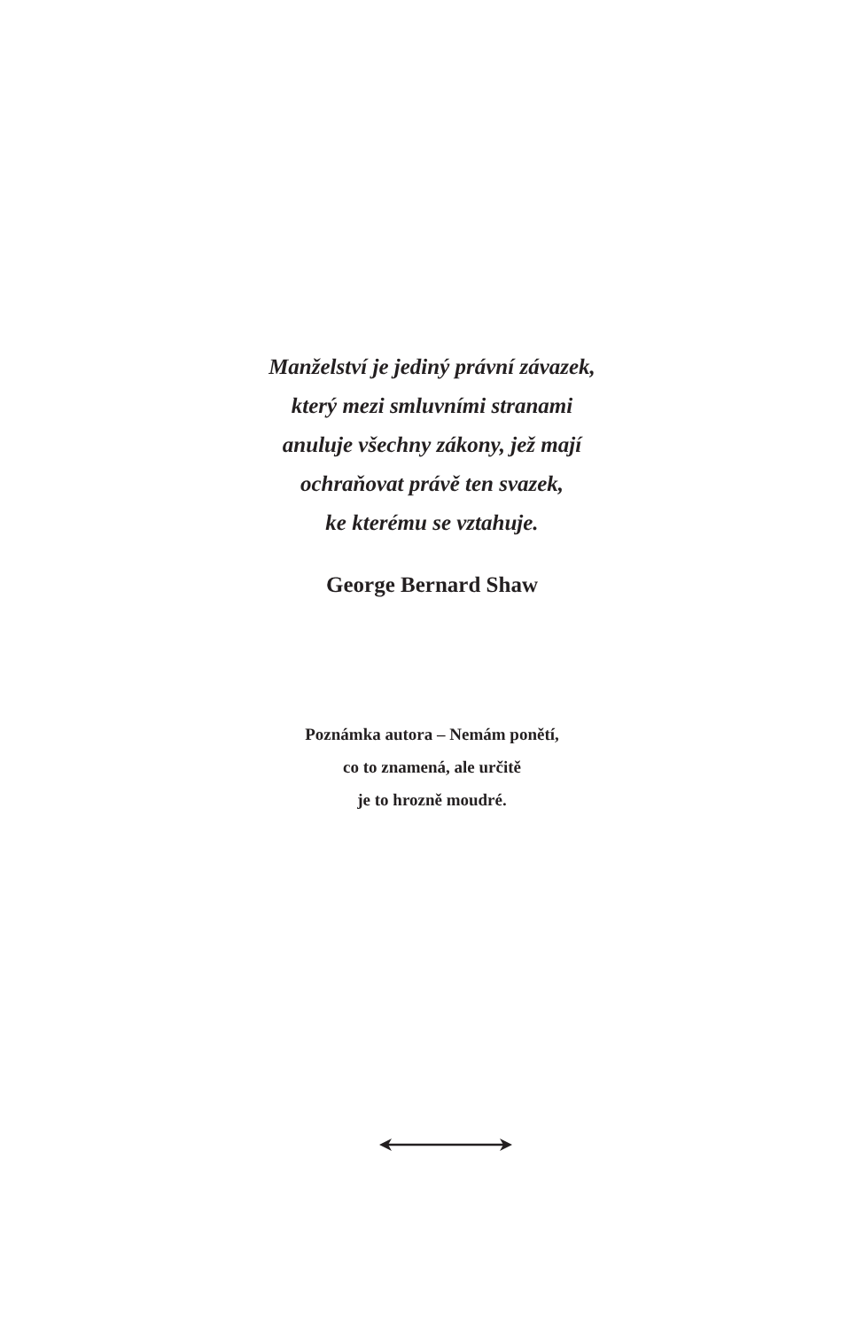Manželství je jediný právní závazek,
který mezi smluvními stranami
anuluje všechny zákony, jež mají
ochraňovat právě ten svazek,
ke kterému se vztahuje.
George Bernard Shaw
Poznámka autora – Nemám ponětí,
co to znamená, ale určitě
je to hrozně moudré.